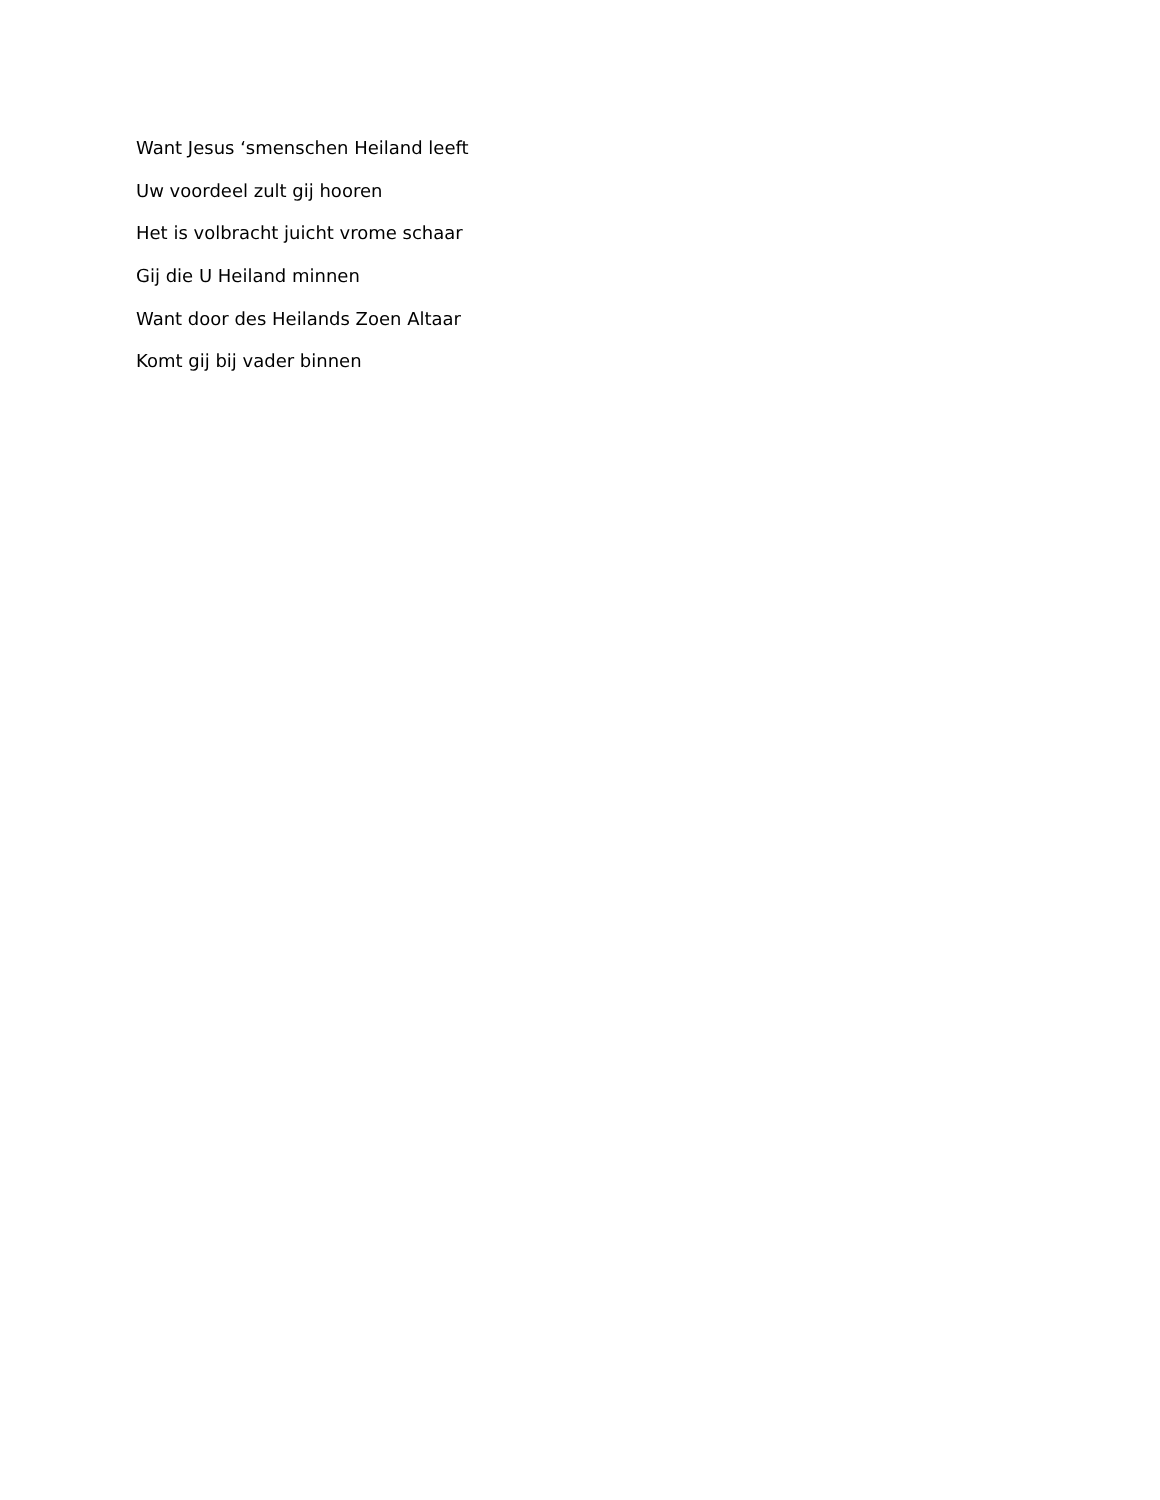Want Jesus ‘smenschen Heiland leeft
Uw voordeel zult gij hooren
Het is volbracht juicht vrome schaar
Gij die U Heiland minnen
Want door des Heilands Zoen Altaar
Komt gij bij vader binnen